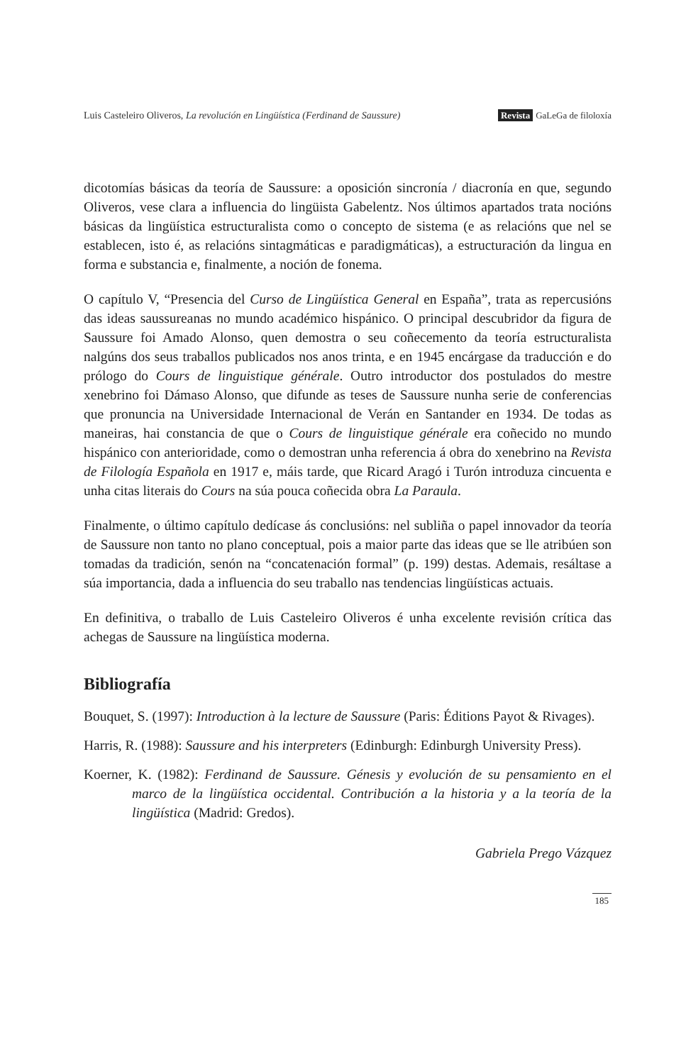Luis Casteleiro Oliveros, La revolución en Lingüística (Ferdinand de Saussure) Revista GaLeGa de filoloxía
dicotomías básicas da teoría de Saussure: a oposición sincronía / diacronía en que, segundo Oliveros, vese clara a influencia do lingüista Gabelentz. Nos últimos apartados trata nocións básicas da lingüística estructuralista como o concepto de sistema (e as relacións que nel se establecen, isto é, as relacións sintagmáticas e paradigmáticas), a estructuración da lingua en forma e substancia e, finalmente, a noción de fonema.
O capítulo V, “Presencia del Curso de Lingüística General en España”, trata as repercusións das ideas saussureanas no mundo académico hispánico. O principal descubridor da figura de Saussure foi Amado Alonso, quen demostra o seu coñecemento da teoría estructuralista nalgúns dos seus traballos publicados nos anos trinta, e en 1945 encárgase da traducción e do prólogo do Cours de linguistique générale. Outro introductor dos postulados do mestre xenebrino foi Dámaso Alonso, que difunde as teses de Saussure nunha serie de conferencias que pronuncia na Universidade Internacional de Verán en Santander en 1934. De todas as maneiras, hai constancia de que o Cours de linguistique générale era coñecido no mundo hispánico con anterioridade, como o demostran unha referencia á obra do xenebrino na Revista de Filología Española en 1917 e, máis tarde, que Ricard Aragó i Turón introduza cincuenta e unha citas literais do Cours na súa pouca coñecida obra La Paraula.
Finalmente, o último capítulo dedícase ás conclusións: nel subliña o papel innovador da teoría de Saussure non tanto no plano conceptual, pois a maior parte das ideas que se lle atribúen son tomadas da tradición, senón na “concatenación formal” (p. 199) destas. Ademais, resáltase a súa importancia, dada a influencia do seu traballo nas tendencias lingüísticas actuais.
En definitiva, o traballo de Luis Casteleiro Oliveros é unha excelente revisión crítica das achegas de Saussure na lingüística moderna.
Bibliografía
Bouquet, S. (1997): Introduction à la lecture de Saussure (Paris: Éditions Payot & Rivages).
Harris, R. (1988): Saussure and his interpreters (Edinburgh: Edinburgh University Press).
Koerner, K. (1982): Ferdinand de Saussure. Génesis y evolución de su pensamiento en el marco de la lingüística occidental. Contribución a la historia y a la teoría de la lingüística (Madrid: Gredos).
Gabriela Prego Vázquez
185